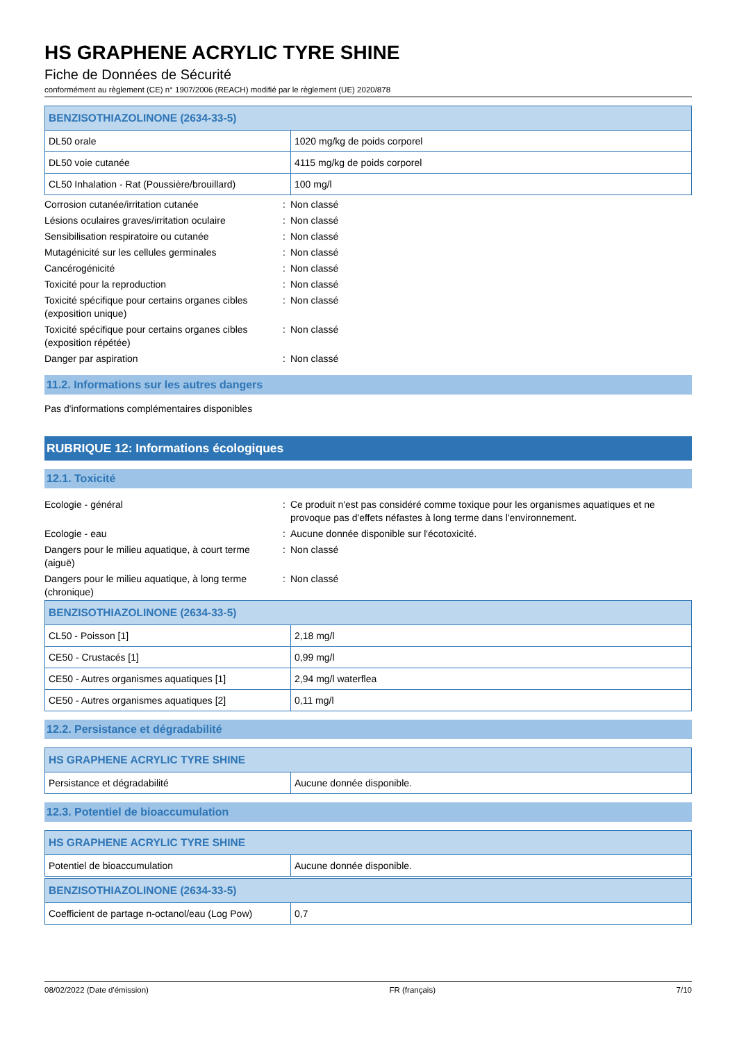HS GRAPHENE ACRYLIC TYRE SHINE
Fiche de Données de Sécurité
conformément au règlement (CE) n° 1907/2006 (REACH) modifié par le règlement (UE) 2020/878
| BENZISOTHIAZOLINONE (2634-33-5) | |
| --- | --- |
| DL50 orale | 1020 mg/kg de poids corporel |
| DL50 voie cutanée | 4115 mg/kg de poids corporel |
| CL50 Inhalation - Rat (Poussière/brouillard) | 100 mg/l |
| Corrosion cutanée/irritation cutanée | : | Non classé |
| Lésions oculaires graves/irritation oculaire | : | Non classé |
| Sensibilisation respiratoire ou cutanée | : | Non classé |
| Mutagénicité sur les cellules germinales | : | Non classé |
| Cancérogénicité | : | Non classé |
| Toxicité pour la reproduction | : | Non classé |
| Toxicité spécifique pour certains organes cibles (exposition unique) | : | Non classé |
| Toxicité spécifique pour certains organes cibles (exposition répétée) | : | Non classé |
| Danger par aspiration | : | Non classé |
11.2. Informations sur les autres dangers
Pas d'informations complémentaires disponibles
RUBRIQUE 12: Informations écologiques
12.1. Toxicité
| Ecologie - général | : | Ce produit n'est pas considéré comme toxique pour les organismes aquatiques et ne provoque pas d'effets néfastes à long terme dans l'environnement. |
| Ecologie - eau | : | Aucune donnée disponible sur l'écotoxicité. |
| Dangers pour le milieu aquatique, à court terme (aiguë) | : | Non classé |
| Dangers pour le milieu aquatique, à long terme (chronique) | : | Non classé |
| BENZISOTHIAZOLINONE (2634-33-5) | |
| --- | --- |
| CL50 - Poisson [1] | 2,18 mg/l |
| CE50 - Crustacés [1] | 0,99 mg/l |
| CE50 - Autres organismes aquatiques [1] | 2,94 mg/l waterflea |
| CE50 - Autres organismes aquatiques [2] | 0,11 mg/l |
12.2. Persistance et dégradabilité
| HS GRAPHENE ACRYLIC TYRE SHINE | |
| --- | --- |
| Persistance et dégradabilité | Aucune donnée disponible. |
12.3. Potentiel de bioaccumulation
| HS GRAPHENE ACRYLIC TYRE SHINE | |
| --- | --- |
| Potentiel de bioaccumulation | Aucune donnée disponible. |
| BENZISOTHIAZOLINONE (2634-33-5) | |
| --- | --- |
| Coefficient de partage n-octanol/eau (Log Pow) | 0,7 |
08/02/2022 (Date d'émission) FR (français) 7/10